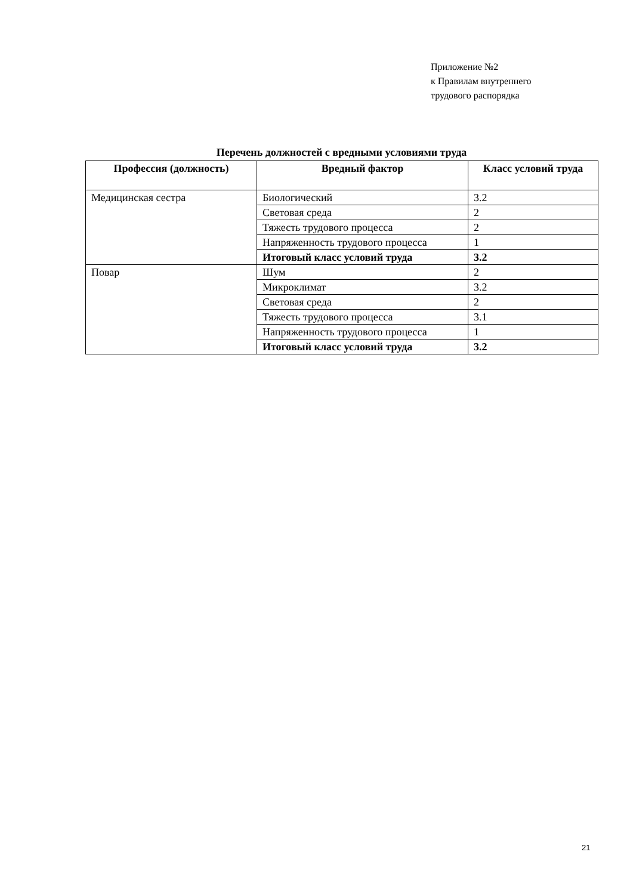Приложение №2
к Правилам внутреннего
трудового распорядка
Перечень должностей с вредными условиями труда
| Профессия (должность) | Вредный фактор | Класс условий труда |
| --- | --- | --- |
| Медицинская сестра | Биологический | 3.2 |
| | Световая среда | 2 |
| | Тяжесть трудового процесса | 2 |
| | Напряженность трудового процесса | 1 |
| | Итоговый класс условий труда | 3.2 |
| Повар | Шум | 2 |
| | Микроклимат | 3.2 |
| | Световая среда | 2 |
| | Тяжесть трудового процесса | 3.1 |
| | Напряженность трудового процесса | 1 |
| | Итоговый класс условий труда | 3.2 |
21